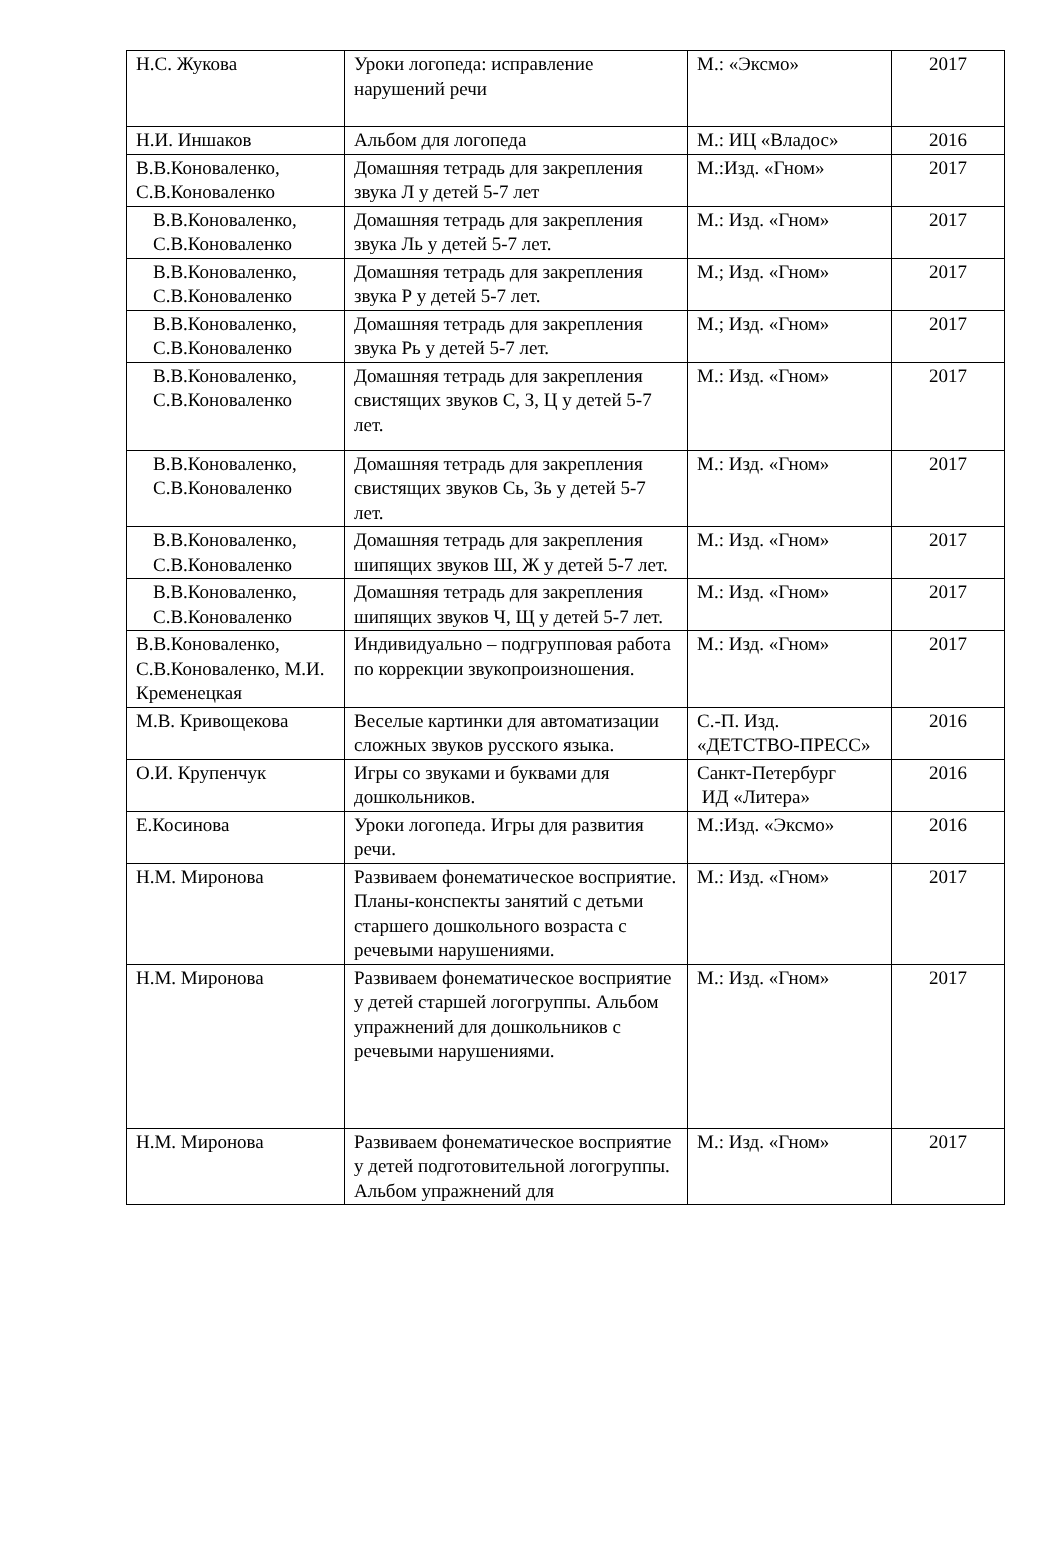| Н.С. Жукова | Уроки логопеда: исправление нарушений речи | М.: «Эксмо» | 2017 |
| Н.И. Иншаков | Альбом для логопеда | М.: ИЦ «Владос» | 2016 |
| В.В.Коноваленко, С.В.Коноваленко | Домашняя тетрадь для закрепления звука Л у детей 5-7 лет | М.:Изд. «Гном» | 2017 |
| В.В.Коноваленко, С.В.Коноваленко | Домашняя тетрадь для закрепления звука Ль у детей 5-7 лет. | М.: Изд. «Гном» | 2017 |
| В.В.Коноваленко, С.В.Коноваленко | Домашняя тетрадь для закрепления звука Р у детей 5-7 лет. | М.; Изд. «Гном» | 2017 |
| В.В.Коноваленко, С.В.Коноваленко | Домашняя тетрадь для закрепления звука Рь у детей 5-7 лет. | М.; Изд. «Гном» | 2017 |
| В.В.Коноваленко, С.В.Коноваленко | Домашняя тетрадь для закрепления свистящих звуков С, З, Ц у детей 5-7 лет. | М.: Изд. «Гном» | 2017 |
| В.В.Коноваленко, С.В.Коноваленко | Домашняя тетрадь для закрепления свистящих звуков Сь, Зь у детей 5-7 лет. | М.: Изд. «Гном» | 2017 |
| В.В.Коноваленко, С.В.Коноваленко | Домашняя тетрадь для закрепления шипящих звуков Ш, Ж у детей 5-7 лет. | М.: Изд. «Гном» | 2017 |
| В.В.Коноваленко, С.В.Коноваленко | Домашняя тетрадь для закрепления шипящих звуков Ч, Щ у детей 5-7 лет. | М.: Изд. «Гном» | 2017 |
| В.В.Коноваленко, С.В.Коноваленко, М.И. Кременецкая | Индивидуально – подгрупповая работа по коррекции звукопроизношения. | М.: Изд. «Гном» | 2017 |
| М.В. Кривощекова | Веселые картинки для автоматизации сложных звуков русского языка. | С.-П. Изд. «ДЕТСТВО-ПРЕСС» | 2016 |
| О.И. Крупенчук | Игры со звуками и буквами для дошкольников. | Санкт-Петербург ИД «Литера» | 2016 |
| Е.Косинова | Уроки логопеда. Игры для развития речи. | М.:Изд. «Эксмо» | 2016 |
| Н.М. Миронова | Развиваем фонематическое восприятие. Планы-конспекты занятий с детьми старшего дошкольного возраста с речевыми нарушениями. | М.: Изд. «Гном» | 2017 |
| Н.М. Миронова | Развиваем фонематическое восприятие у детей старшей логогруппы. Альбом упражнений для дошкольников с речевыми нарушениями. | М.: Изд. «Гном» | 2017 |
| Н.М. Миронова | Развиваем фонематическое восприятие у детей подготовительной логогруппы. Альбом упражнений для | М.: Изд. «Гном» | 2017 |